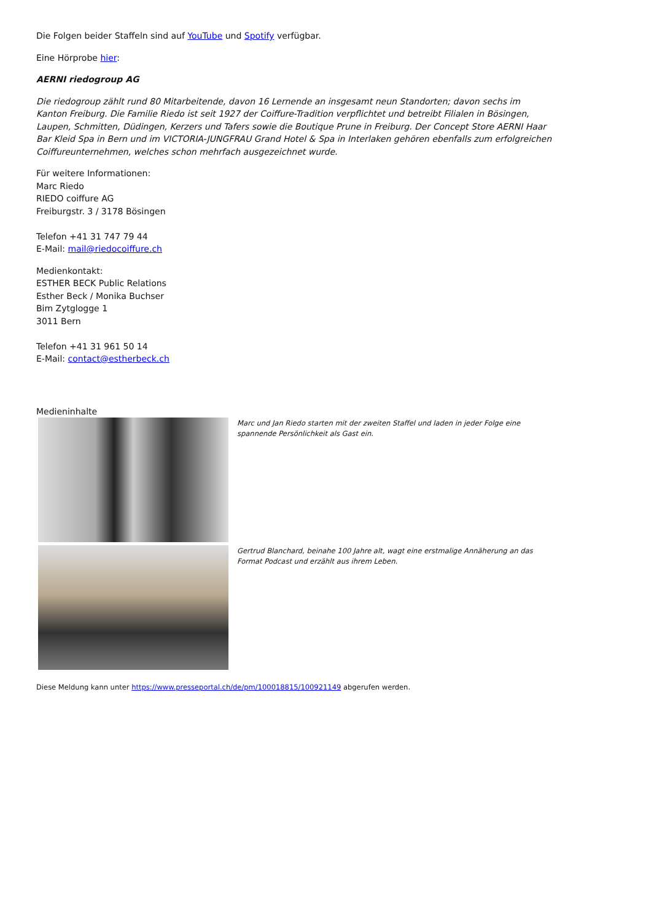Die Folgen beider Staffeln sind auf YouTube und Spotify verfügbar.
Eine Hörprobe hier:
AERNI riedogroup AG
Die riedogroup zählt rund 80 Mitarbeitende, davon 16 Lernende an insgesamt neun Standorten; davon sechs im Kanton Freiburg. Die Familie Riedo ist seit 1927 der Coiffure-Tradition verpflichtet und betreibt Filialen in Bösingen, Laupen, Schmitten, Düdingen, Kerzers und Tafers sowie die Boutique Prune in Freiburg. Der Concept Store AERNI Haar Bar Kleid Spa in Bern und im VICTORIA-JUNGFRAU Grand Hotel & Spa in Interlaken gehören ebenfalls zum erfolgreichen Coiffureunternehmen, welches schon mehrfach ausgezeichnet wurde.
Für weitere Informationen:
Marc Riedo
RIEDO coiffure AG
Freiburgstr. 3 / 3178 Bösingen
Telefon +41 31 747 79 44
E-Mail: mail@riedocoiffure.ch
Medienkontakt:
ESTHER BECK Public Relations
Esther Beck / Monika Buchser
Bim Zytglogge 1
3011 Bern
Telefon +41 31 961 50 14
E-Mail: contact@estherbeck.ch
Medieninhalte
Marc und Jan Riedo starten mit der zweiten Staffel und laden in jeder Folge eine spannende Persönlichkeit als Gast ein.
Gertrud Blanchard, beinahe 100 Jahre alt, wagt eine erstmalige Annäherung an das Format Podcast und erzählt aus ihrem Leben.
Diese Meldung kann unter https://www.presseportal.ch/de/pm/100018815/100921149 abgerufen werden.